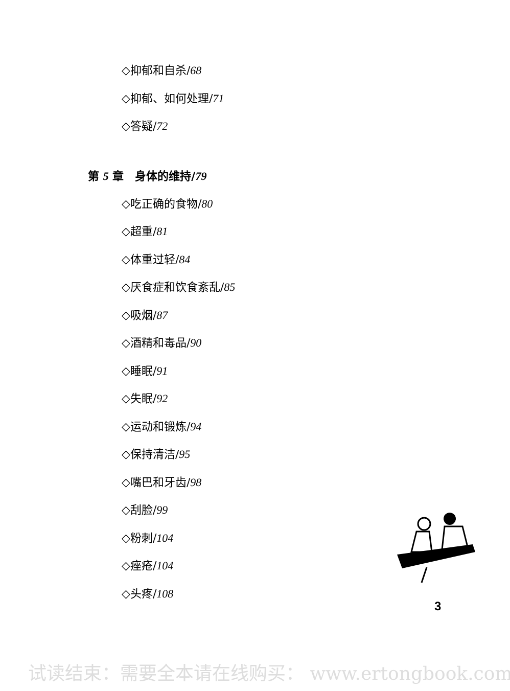◇抑郁和自杀/68
◇抑郁、如何处理/71
◇答疑/72
第 5 章　身体的维持/79
◇吃正确的食物/80
◇超重/81
◇体重过轻/84
◇厌食症和饮食紊乱/85
◇吸烟/87
◇酒精和毒品/90
◇睡眠/91
◇失眠/92
◇运动和锻炼/94
◇保持清洁/95
◇嘴巴和牙齿/98
◇刮脸/99
◇粉刺/104
◇痤疮/104
◇头疼/108
3
试读结束：需要全本请在线购买： www.ertongbook.com